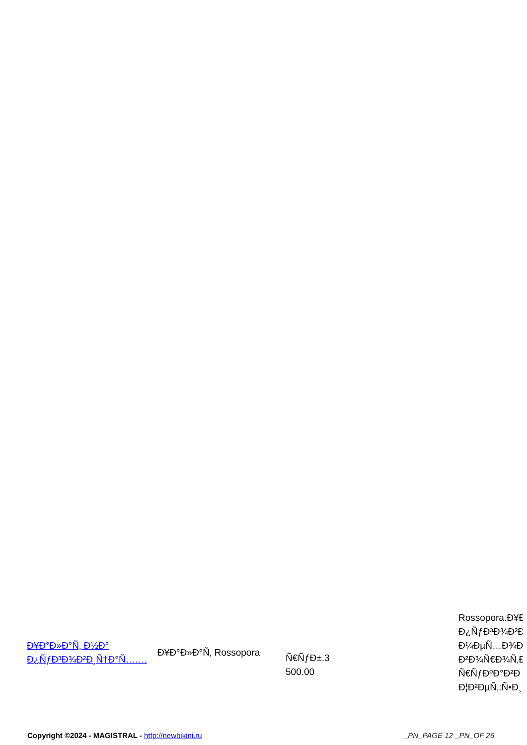| Ð¥Ð°Ð»Ð°Ñ‚ Ð½Ð° Ð¿ÑƒÐ³Ð¾Ð²Ð¸Ñ†Ð°Ñ….… | Ð¥Ð°Ð»Ð°Ñ‚ Rossopora | Ñ€ÑƒÐ±.3 500.00 | Rossopora.Ð¥Ð Ð¿ÑƒÐ³Ð¾Ð²Ð Ð¼ÐµÑ…Ð¾Ð Ð²Ð¾Ñ€Ð¾Ñ‚Ð Ñ€ÑƒÐºÐ°Ð²Ð Ð¦Ð²ÐµÑ‚:Ñ•Ð¸ |
Copyright ©2024 - MAGISTRAL - http://newbikini.ru _PN_PAGE 12 _PN_OF 26